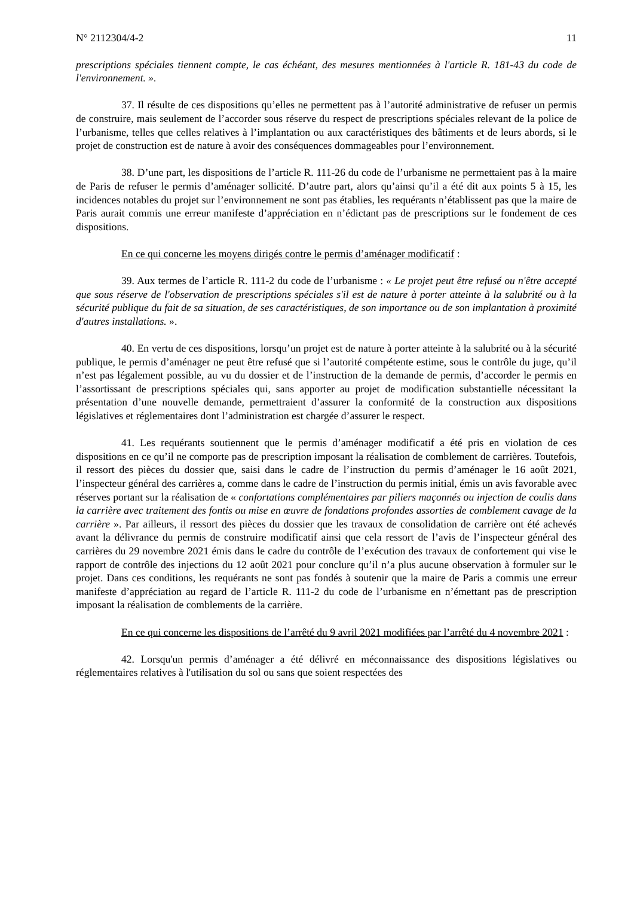N° 2112304/4-2 11
prescriptions spéciales tiennent compte, le cas échéant, des mesures mentionnées à l'article R. 181-43 du code de l'environnement. ».
37. Il résulte de ces dispositions qu’elles ne permettent pas à l’autorité administrative de refuser un permis de construire, mais seulement de l’accorder sous réserve du respect de prescriptions spéciales relevant de la police de l’urbanisme, telles que celles relatives à l’implantation ou aux caractéristiques des bâtiments et de leurs abords, si le projet de construction est de nature à avoir des conséquences dommageables pour l’environnement.
38. D’une part, les dispositions de l’article R. 111-26 du code de l’urbanisme ne permettaient pas à la maire de Paris de refuser le permis d’aménager sollicité. D’autre part, alors qu’ainsi qu’il a été dit aux points 5 à 15, les incidences notables du projet sur l’environnement ne sont pas établies, les requérants n’établissent pas que la maire de Paris aurait commis une erreur manifeste d’appréciation en n’édictant pas de prescriptions sur le fondement de ces dispositions.
En ce qui concerne les moyens dirigés contre le permis d’aménager modificatif :
39. Aux termes de l’article R. 111-2 du code de l’urbanisme : « Le projet peut être refusé ou n'être accepté que sous réserve de l'observation de prescriptions spéciales s'il est de nature à porter atteinte à la salubrité ou à la sécurité publique du fait de sa situation, de ses caractéristiques, de son importance ou de son implantation à proximité d'autres installations. ».
40. En vertu de ces dispositions, lorsqu’un projet est de nature à porter atteinte à la salubrité ou à la sécurité publique, le permis d’aménager ne peut être refusé que si l’autorité compétente estime, sous le contrôle du juge, qu’il n’est pas légalement possible, au vu du dossier et de l’instruction de la demande de permis, d’accorder le permis en l’assortissant de prescriptions spéciales qui, sans apporter au projet de modification substantielle nécessitant la présentation d’une nouvelle demande, permettraient d’assurer la conformité de la construction aux dispositions législatives et réglementaires dont l’administration est chargée d’assurer le respect.
41. Les requérants soutiennent que le permis d’aménager modificatif a été pris en violation de ces dispositions en ce qu’il ne comporte pas de prescription imposant la réalisation de comblement de carrières. Toutefois, il ressort des pièces du dossier que, saisi dans le cadre de l’instruction du permis d’aménager le 16 août 2021, l’inspecteur général des carrières a, comme dans le cadre de l’instruction du permis initial, émis un avis favorable avec réserves portant sur la réalisation de « confortations complémentaires par piliers maçonnés ou injection de coulis dans la carrière avec traitement des fontis ou mise en œuvre de fondations profondes assorties de comblement cavage de la carrière ». Par ailleurs, il ressort des pièces du dossier que les travaux de consolidation de carrière ont été achevés avant la délivrance du permis de construire modificatif ainsi que cela ressort de l’avis de l’inspecteur général des carrières du 29 novembre 2021 émis dans le cadre du contrôle de l’exécution des travaux de confortement qui vise le rapport de contrôle des injections du 12 août 2021 pour conclure qu’il n’a plus aucune observation à formuler sur le projet. Dans ces conditions, les requérants ne sont pas fondés à soutenir que la maire de Paris a commis une erreur manifeste d’appréciation au regard de l’article R. 111-2 du code de l’urbanisme en n’émettant pas de prescription imposant la réalisation de comblements de la carrière.
En ce qui concerne les dispositions de l’arrêté du 9 avril 2021 modifiées par l’arrêté du 4 novembre 2021 :
42. Lorsqu'un permis d’aménager a été délivré en méconnaissance des dispositions législatives ou réglementaires relatives à l'utilisation du sol ou sans que soient respectées des